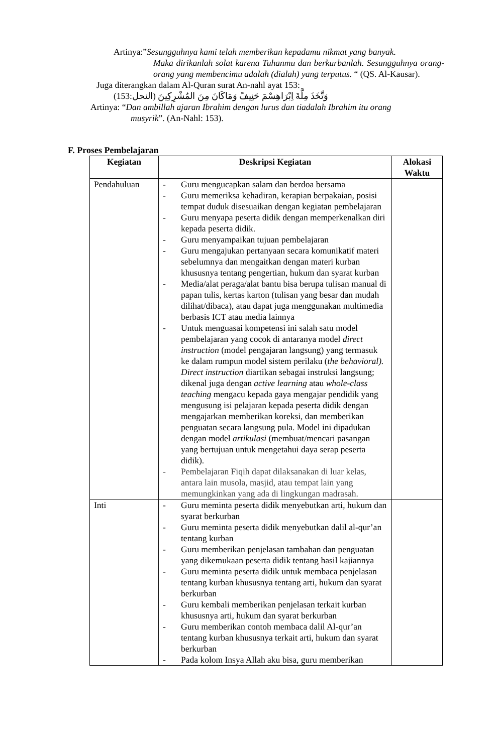Artinya:”Sesungguhnya kami telah memberikan kepadamu nikmat yang banyak.
Maka dirikanlah solat karena Tuhanmu dan berkurbanlah. Sesungguhnya orang-orang yang membencimu adalah (dialah) yang terputus. “ (QS. Al-Kausar).
Juga diterangkan dalam Al-Quran surat An-nahl ayat 153:
وَتَّخَذَ مِلَّةَ اِبْرَاهِسْمَ حَنِيفً وَمَاكَانَ مِنَ المُشْرِكِينَ (النحل:153)
Artinya: “Dan ambillah ajaran Ibrahim dengan lurus dan tiadalah Ibrahim itu orang
musyrik”. (An-Nahl: 153).
F. Proses Pembelajaran
| Kegiatan | Deskripsi Kegiatan | Alokasi Waktu |
| --- | --- | --- |
| Pendahuluan | - Guru mengucapkan salam dan berdoa bersama - Guru memeriksa kehadiran, kerapian berpakaian, posisi tempat duduk disesuaikan dengan kegiatan pembelajaran - Guru menyapa peserta didik dengan memperkenalkan diri kepada peserta didik. - Guru menyampaikan tujuan pembelajaran - Guru mengajukan pertanyaan secara komunikatif materi sebelumnya dan mengaitkan dengan materi kurban khususnya tentang pengertian, hukum dan syarat kurban - Media/alat peraga/alat bantu bisa berupa tulisan manual di papan tulis, kertas karton (tulisan yang besar dan mudah dilihat/dibaca), atau dapat juga menggunakan multimedia berbasis ICT atau media lainnya - Untuk menguasai kompetensi ini salah satu model pembelajaran yang cocok di antaranya model direct instruction (model pengajaran langsung) yang termasuk ke dalam rumpun model sistem perilaku ( the behavioral). Direct instruction diartikan sebagai instruksi langsung; dikenal juga dengan active learning atau whole-class teaching mengacu kepada gaya mengajar pendidik yang mengusung isi pelajaran kepada peserta didik dengan mengajarkan memberikan koreksi, dan memberikan penguatan secara langsung pula. Model ini dipadukan dengan model artikulasi (membuat/mencari pasangan yang bertujuan untuk mengetahui daya serap peserta didik). - Pembelajaran Fiqih dapat dilaksanakan di luar kelas, antara lain musola, masjid, atau tempat lain yang memungkinkan yang ada di lingkungan madrasah. | |
| Inti | - Guru meminta peserta didik menyebutkan arti, hukum dan syarat berkurban - Guru meminta peserta didik menyebutkan dalil al-qur’an tentang kurban - Guru memberikan penjelasan tambahan dan penguatan yang dikemukaan peserta didik tentang hasil kajiannya - Guru meminta peserta didik untuk membaca penjelasan tentang kurban khususnya tentang arti, hukum dan syarat berkurban - Guru kembali memberikan penjelasan terkait kurban khususnya arti, hukum dan syarat berkurban - Guru memberikan contoh membaca dalil Al-qur’an tentang kurban khususnya terkait arti, hukum dan syarat berkurban - Pada kolom Insya Allah aku bisa, guru memberikan | |